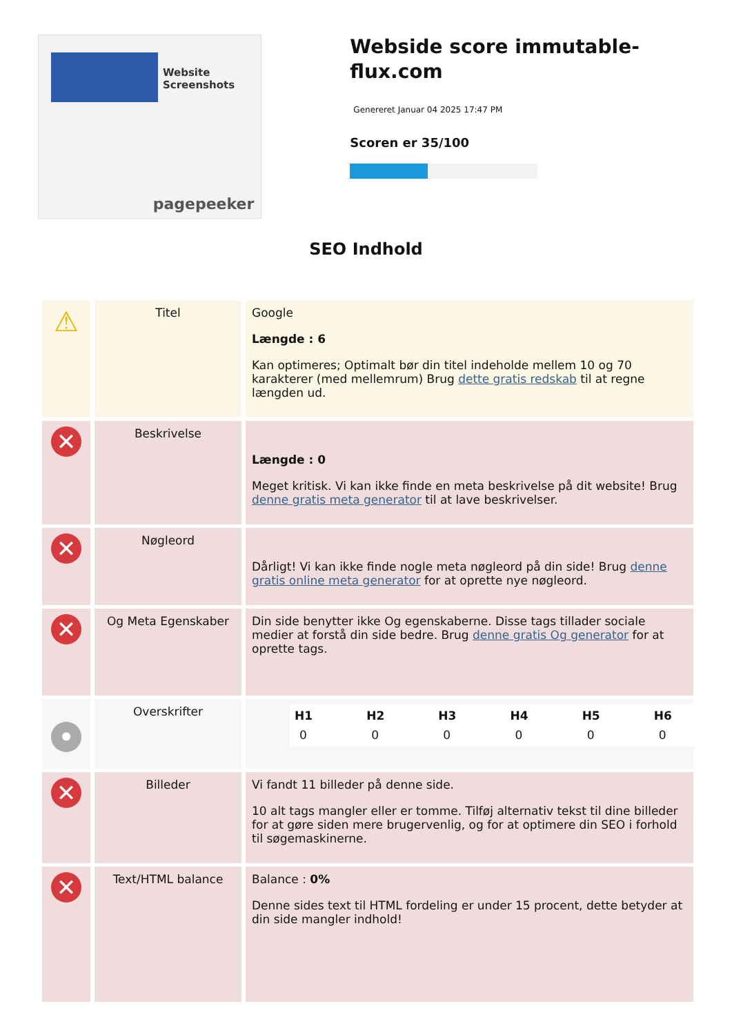Website Screenshots
pagepeeker
Webside score immutable-flux.com
Genereret Januar 04 2025 17:47 PM
Scoren er 35/100
SEO Indhold
| ⚠ | Titel | Google Længde : 6 Kan optimeres; Optimalt bør din titel indeholde mellem 10 og 70 karakterer (med mellemrum) Brug dette gratis redskab til at regne længden ud. |
| ✕ | Beskrivelse | Længde : 0 Meget kritisk. Vi kan ikke finde en meta beskrivelse på dit website! Brug denne gratis meta generator til at lave beskrivelser. |
| ✕ | Nøgleord | Dårligt! Vi kan ikke finde nogle meta nøgleord på din side! Brug denne gratis online meta generator for at oprette nye nøgleord. |
| ✕ | Og Meta Egenskaber | Din side benytter ikke Og egenskaberne. Disse tags tillader sociale medier at forstå din side bedre. Brug denne gratis Og generator for at oprette tags. |
| • | Overskrifter | / H1 / H2 / H3 / H4 / H5 / H6 / / --- / --- / --- / --- / --- / --- / / 0 / 0 / 0 / 0 / 0 / 0 / |
| ✕ | Billeder | Vi fandt 11 billeder på denne side. 10 alt tags mangler eller er tomme. Tilføj alternativ tekst til dine billeder for at gøre siden mere brugervenlig, og for at optimere din SEO i forhold til søgemaskinerne. |
| ✕ | Text/HTML balance | Balance : 0% Denne sides text til HTML fordeling er under 15 procent, dette betyder at din side mangler indhold! |